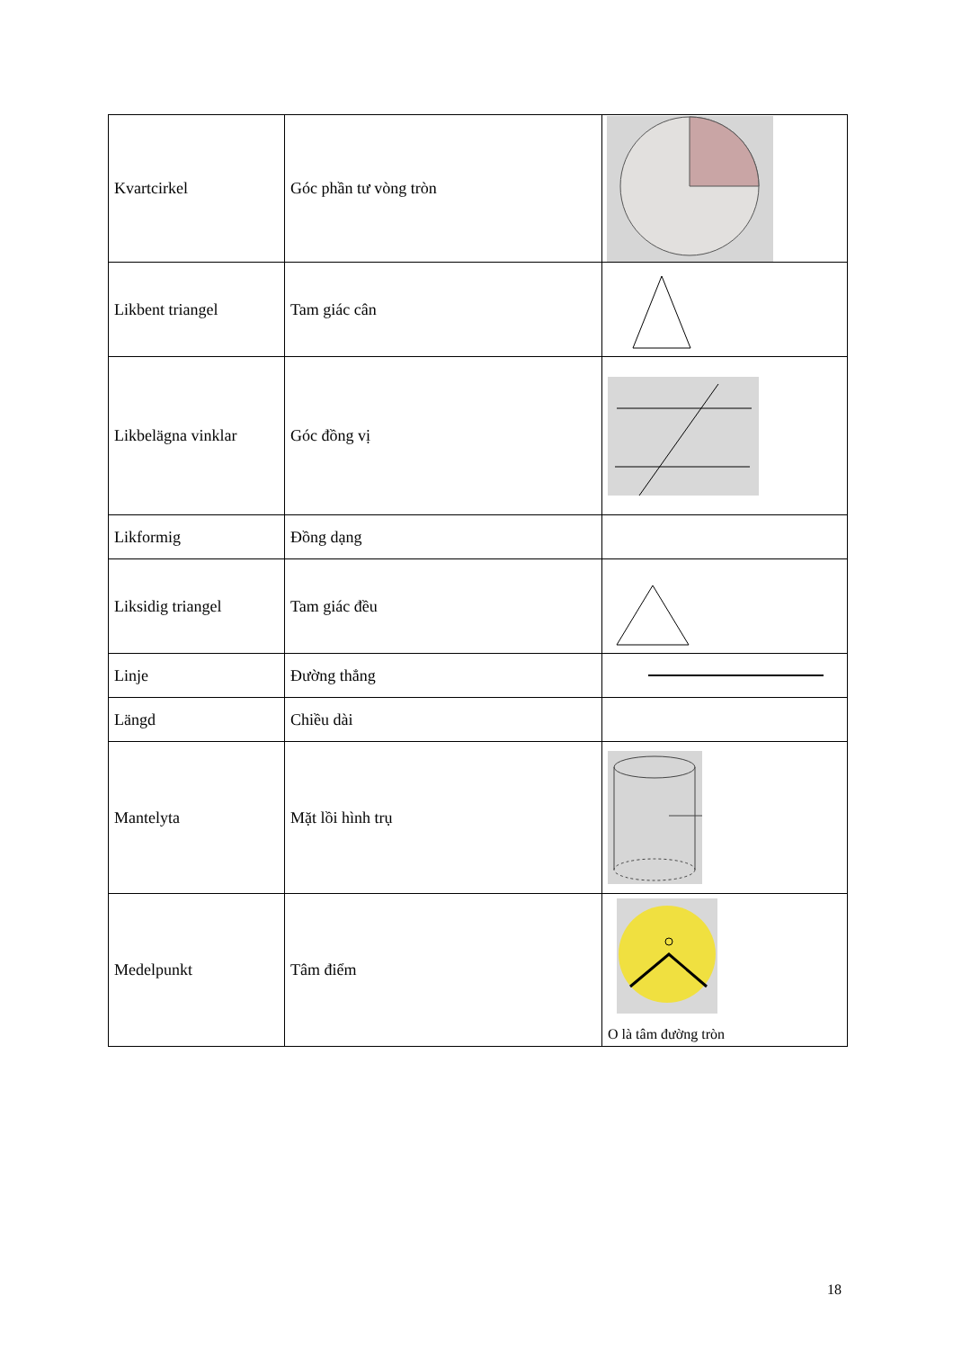| Kvartcirkel | Góc phần tư vòng tròn | |
| Likbent triangel | Tam giác cân | |
| Likbelägna vinklar | Góc đồng vị | |
| Likformig | Đồng dạng | |
| Liksidig triangel | Tam giác đều | |
| Linje | Đường thẳng | |
| Längd | Chiều dài | |
| Mantelyta | Mặt lồi hình trụ | |
| Medelpunkt | Tâm điểm | O là tâm đường tròn |
18